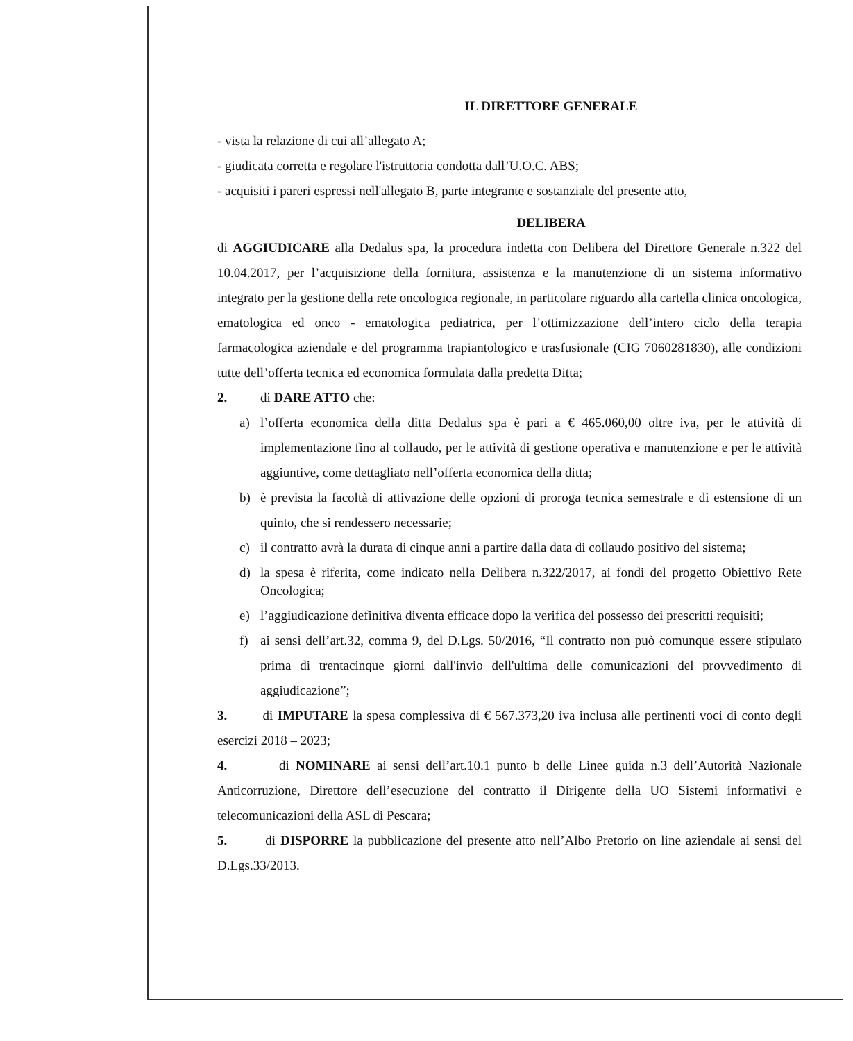IL DIRETTORE GENERALE
- vista la relazione di cui all’allegato A;
- giudicata corretta e regolare l'istruttoria condotta dall’U.O.C. ABS;
- acquisiti i pareri espressi nell'allegato B, parte integrante e sostanziale del presente atto,
DELIBERA
di AGGIUDICARE alla Dedalus spa, la procedura indetta con Delibera del Direttore Generale n.322 del 10.04.2017, per l’acquisizione della fornitura, assistenza e la manutenzione di un sistema informativo integrato per la gestione della rete oncologica regionale, in particolare riguardo alla cartella clinica oncologica, ematologica ed onco - ematologica pediatrica, per l’ottimizzazione dell’intero ciclo della terapia farmacologica aziendale e del programma trapiantologico e trasfusionale (CIG 7060281830), alle condizioni tutte dell’offerta tecnica ed economica formulata dalla predetta Ditta;
2. di DARE ATTO che:
a) l’offerta economica della ditta Dedalus spa è pari a € 465.060,00 oltre iva, per le attività di implementazione fino al collaudo, per le attività di gestione operativa e manutenzione e per le attività aggiuntive, come dettagliato nell’offerta economica della ditta;
b) è prevista la facoltà di attivazione delle opzioni di proroga tecnica semestrale e di estensione di un quinto, che si rendessero necessarie;
c) il contratto avrà la durata di cinque anni a partire dalla data di collaudo positivo del sistema;
d) la spesa è riferita, come indicato nella Delibera n.322/2017, ai fondi del progetto Obiettivo Rete Oncologica;
e) l’aggiudicazione definitiva diventa efficace dopo la verifica del possesso dei prescritti requisiti;
f) ai sensi dell’art.32, comma 9, del D.Lgs. 50/2016, “Il contratto non può comunque essere stipulato prima di trentacinque giorni dall'invio dell'ultima delle comunicazioni del provvedimento di aggiudicazione”;
3. di IMPUTARE la spesa complessiva di € 567.373,20 iva inclusa alle pertinenti voci di conto degli esercizi 2018 – 2023;
4. di NOMINARE ai sensi dell’art.10.1 punto b delle Linee guida n.3 dell’Autorità Nazionale Anticorruzione, Direttore dell’esecuzione del contratto il Dirigente della UO Sistemi informativi e telecomunicazioni della ASL di Pescara;
5. di DISPORRE la pubblicazione del presente atto nell’Albo Pretorio on line aziendale ai sensi del D.Lgs.33/2013.